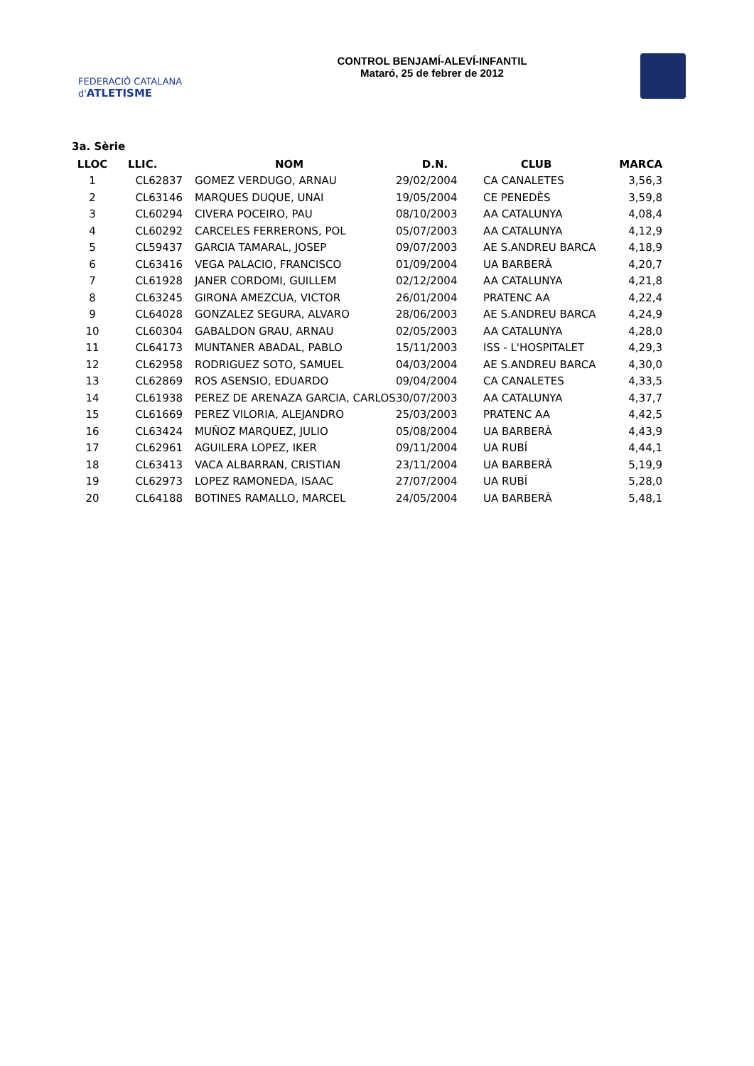FEDERACIÓ CATALANA d'ATLETISME
CONTROL BENJAMÍ-ALEVÍ-INFANTIL
Mataró, 25 de febrer de 2012
3a. Sèrie
| LLOC | LLIC. | NOM | D.N. | CLUB | MARCA |
| --- | --- | --- | --- | --- | --- |
| 1 | CL62837 | GOMEZ VERDUGO, ARNAU | 29/02/2004 | CA CANALETES | 3,56,3 |
| 2 | CL63146 | MARQUES DUQUE, UNAI | 19/05/2004 | CE PENEDÈS | 3,59,8 |
| 3 | CL60294 | CIVERA POCEIRO, PAU | 08/10/2003 | AA CATALUNYA | 4,08,4 |
| 4 | CL60292 | CARCELES FERRERONS, POL | 05/07/2003 | AA CATALUNYA | 4,12,9 |
| 5 | CL59437 | GARCIA TAMARAL, JOSEP | 09/07/2003 | AE S.ANDREU BARCA | 4,18,9 |
| 6 | CL63416 | VEGA PALACIO, FRANCISCO | 01/09/2004 | UA BARBERÀ | 4,20,7 |
| 7 | CL61928 | JANER CORDOMI, GUILLEM | 02/12/2004 | AA CATALUNYA | 4,21,8 |
| 8 | CL63245 | GIRONA AMEZCUA, VICTOR | 26/01/2004 | PRATENC AA | 4,22,4 |
| 9 | CL64028 | GONZALEZ SEGURA, ALVARO | 28/06/2003 | AE S.ANDREU BARCA | 4,24,9 |
| 10 | CL60304 | GABALDON GRAU, ARNAU | 02/05/2003 | AA CATALUNYA | 4,28,0 |
| 11 | CL64173 | MUNTANER ABADAL, PABLO | 15/11/2003 | ISS - L'HOSPITALET | 4,29,3 |
| 12 | CL62958 | RODRIGUEZ SOTO, SAMUEL | 04/03/2004 | AE S.ANDREU BARCA | 4,30,0 |
| 13 | CL62869 | ROS ASENSIO, EDUARDO | 09/04/2004 | CA CANALETES | 4,33,5 |
| 14 | CL61938 | PEREZ DE ARENAZA GARCIA, CARLOS | 30/07/2003 | AA CATALUNYA | 4,37,7 |
| 15 | CL61669 | PEREZ VILORIA, ALEJANDRO | 25/03/2003 | PRATENC AA | 4,42,5 |
| 16 | CL63424 | MUÑOZ MARQUEZ, JULIO | 05/08/2004 | UA BARBERÀ | 4,43,9 |
| 17 | CL62961 | AGUILERA LOPEZ, IKER | 09/11/2004 | UA RUBÍ | 4,44,1 |
| 18 | CL63413 | VACA ALBARRAN, CRISTIAN | 23/11/2004 | UA BARBERÀ | 5,19,9 |
| 19 | CL62973 | LOPEZ RAMONEDA, ISAAC | 27/07/2004 | UA RUBÍ | 5,28,0 |
| 20 | CL64188 | BOTINES RAMALLO, MARCEL | 24/05/2004 | UA BARBERÀ | 5,48,1 |